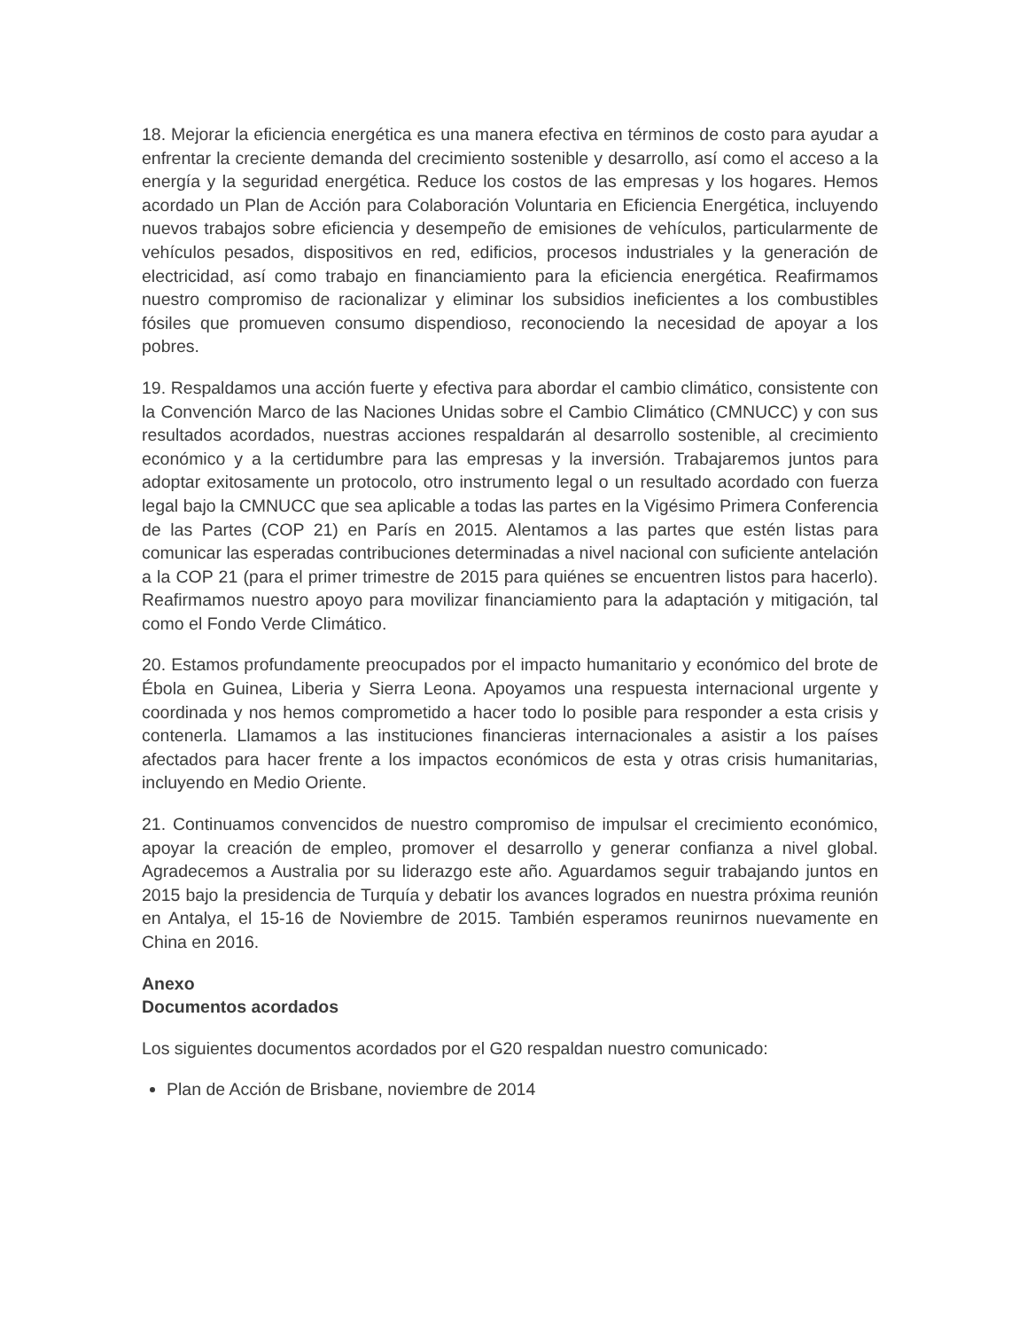18. Mejorar la eficiencia energética es una manera efectiva en términos de costo para ayudar a enfrentar la creciente demanda del crecimiento sostenible y desarrollo, así como el acceso a la energía y la seguridad energética. Reduce los costos de las empresas y los hogares. Hemos acordado un Plan de Acción para Colaboración Voluntaria en Eficiencia Energética, incluyendo nuevos trabajos sobre eficiencia y desempeño de emisiones de vehículos, particularmente de vehículos pesados, dispositivos en red, edificios, procesos industriales y la generación de electricidad, así como trabajo en financiamiento para la eficiencia energética. Reafirmamos nuestro compromiso de racionalizar y eliminar los subsidios ineficientes a los combustibles fósiles que promueven consumo dispendioso, reconociendo la necesidad de apoyar a los pobres.
19. Respaldamos una acción fuerte y efectiva para abordar el cambio climático, consistente con la Convención Marco de las Naciones Unidas sobre el Cambio Climático (CMNUCC) y con sus resultados acordados, nuestras acciones respaldarán al desarrollo sostenible, al crecimiento económico y a la certidumbre para las empresas y la inversión. Trabajaremos juntos para adoptar exitosamente un protocolo, otro instrumento legal o un resultado acordado con fuerza legal bajo la CMNUCC que sea aplicable a todas las partes en la Vigésimo Primera Conferencia de las Partes (COP 21) en París en 2015. Alentamos a las partes que estén listas para comunicar las esperadas contribuciones determinadas a nivel nacional con suficiente antelación a la COP 21 (para el primer trimestre de 2015 para quiénes se encuentren listos para hacerlo). Reafirmamos nuestro apoyo para movilizar financiamiento para la adaptación y mitigación, tal como el Fondo Verde Climático.
20. Estamos profundamente preocupados por el impacto humanitario y económico del brote de Ébola en Guinea, Liberia y Sierra Leona. Apoyamos una respuesta internacional urgente y coordinada y nos hemos comprometido a hacer todo lo posible para responder a esta crisis y contenerla. Llamamos a las instituciones financieras internacionales a asistir a los países afectados para hacer frente a los impactos económicos de esta y otras crisis humanitarias, incluyendo en Medio Oriente.
21. Continuamos convencidos de nuestro compromiso de impulsar el crecimiento económico, apoyar la creación de empleo, promover el desarrollo y generar confianza a nivel global. Agradecemos a Australia por su liderazgo este año. Aguardamos seguir trabajando juntos en 2015 bajo la presidencia de Turquía y debatir los avances logrados en nuestra próxima reunión en Antalya, el 15-16 de Noviembre de 2015. También esperamos reunirnos nuevamente en China en 2016.
Anexo
Documentos acordados
Los siguientes documentos acordados por el G20 respaldan nuestro comunicado:
Plan de Acción de Brisbane, noviembre de 2014